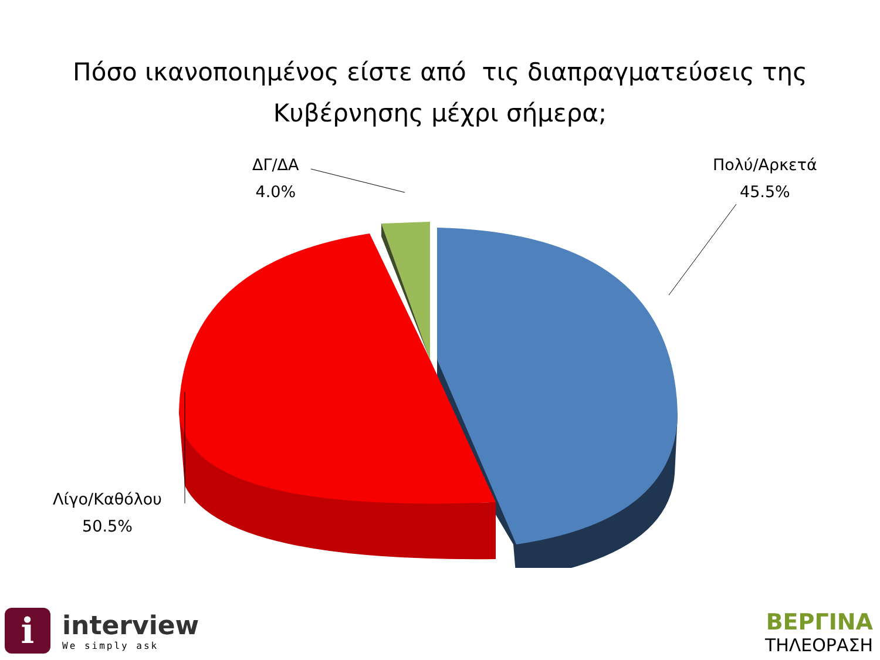Πόσο ικανοποιημένος είστε από τις διαπραγματεύσεις της
Κυβέρνησης μέχρι σήμερα;
ΔΓ/ΔΑ
4.0%
Πολύ/Αρκετά
45.5%
Λίγο/Καθόλου
50.5%
i
interview
We simply ask
ΒΕΡΓΙΝΑ
ΤΗΛΕΟΡΑΣΗ